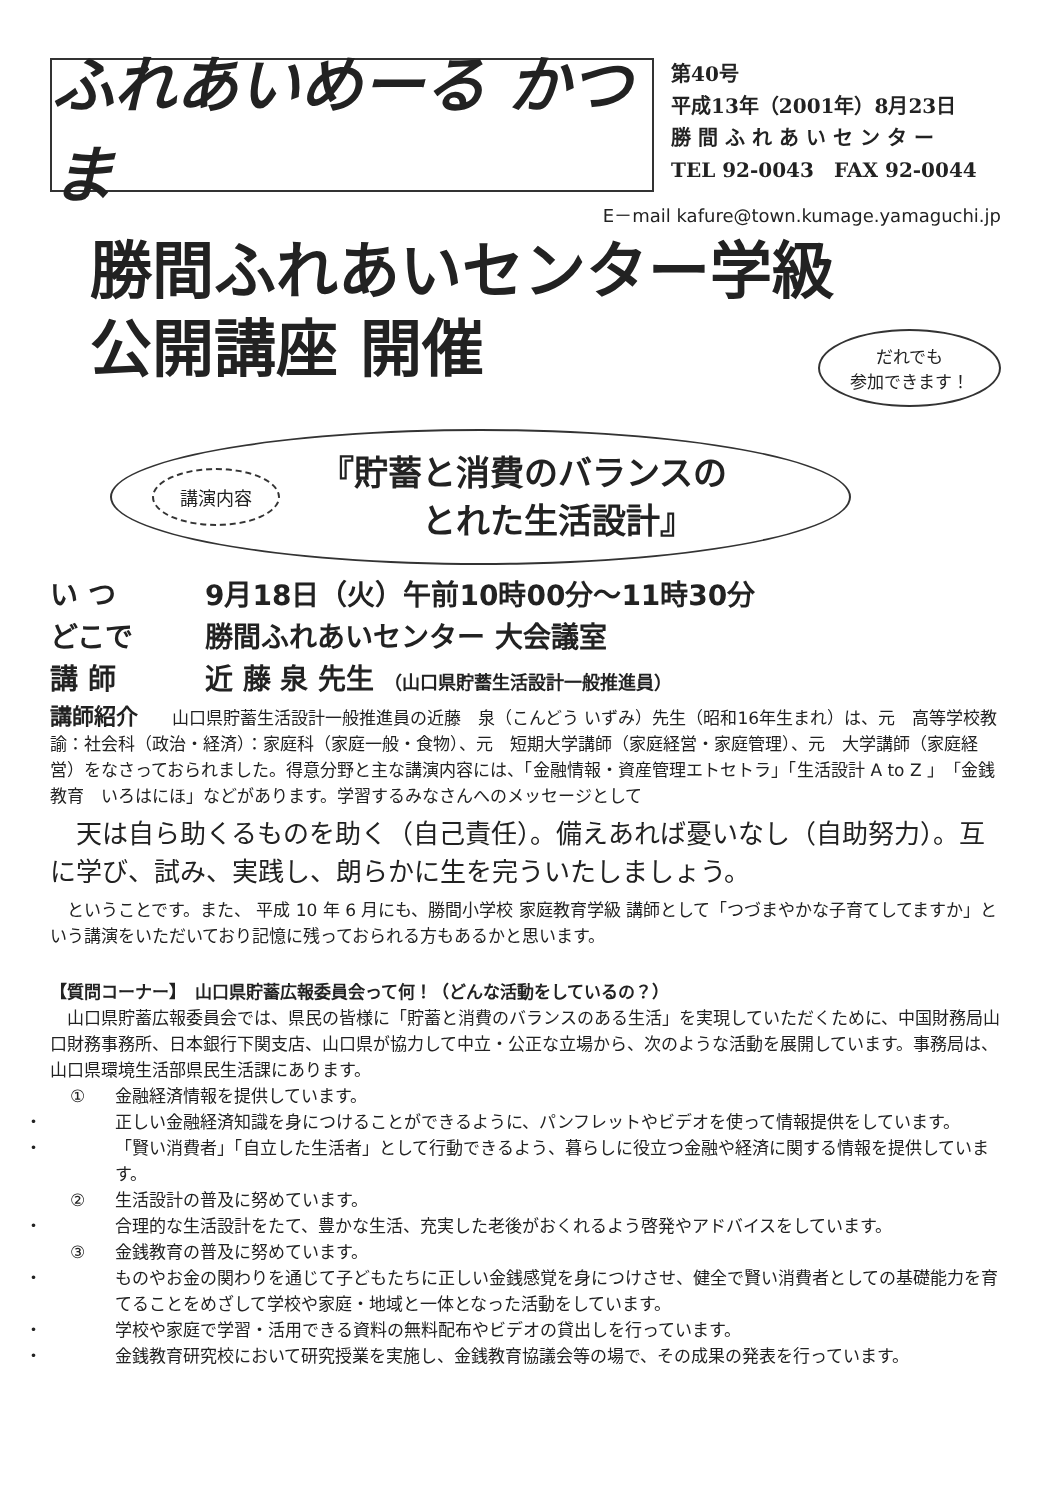ふれあいめーる かつま
第40号
平成13年（2001年）8月23日
勝 間 ふ れ あ い セ ン タ ー
TEL 92-0043　FAX 92-0044
E－mail kafure@town.kumage.yamaguchi.jp
勝間ふれあいセンター学級
公開講座 開催
だれでも
参加できます！
講演内容 『貯蓄と消費のバランスの
　　　とれた生活設計』
い つ 9月18日（火）午前10時00分～11時30分
どこで 勝間ふれあいセンター 大会議室
講 師 近 藤 泉 先生 （山口県貯蓄生活設計一般推進員）
講師紹介　　山口県貯蓄生活設計一般推進員の近藤　泉（こんどう いずみ）先生（昭和16年生まれ）は、元　高等学校教諭：社会科（政治・経済）：家庭科（家庭一般・食物）、元　短期大学講師（家庭経営・家庭管理）、元　大学講師（家庭経営）をなさっておられました。得意分野と主な講演内容には、「金融情報・資産管理エトセトラ」「生活設計 A to Z 」「金銭教育　いろはにほ」などがあります。学習するみなさんへのメッセージとして
　天は自ら助くるものを助く（自己責任）。備えあれば憂いなし（自助努力）。互に学び、試み、実践し、朗らかに生を完ういたしましょう。
　ということです。また、 平成 10 年 6 月にも、勝間小学校 家庭教育学級 講師として「つづまやかな子育てしてますか」という講演をいただいており記憶に残っておられる方もあるかと思います。
【質問コーナー】　山口県貯蓄広報委員会って何！（どんな活動をしているの？）
　山口県貯蓄広報委員会では、県民の皆様に「貯蓄と消費のバランスのある生活」を実現していただくために、中国財務局山口財務事務所、日本銀行下関支店、山口県が協力して中立・公正な立場から、次のような活動を展開しています。事務局は、山口県環境生活部県民生活課にあります。
① 金融経済情報を提供しています。
・ 正しい金融経済知識を身につけることができるように、パンフレットやビデオを使って情報提供をしています。
・ 「賢い消費者」「自立した生活者」として行動できるよう、暮らしに役立つ金融や経済に関する情報を提供しています。
② 生活設計の普及に努めています。
・ 合理的な生活設計をたて、豊かな生活、充実した老後がおくれるよう啓発やアドバイスをしています。
③ 金銭教育の普及に努めています。
・ ものやお金の関わりを通じて子どもたちに正しい金銭感覚を身につけさせ、健全で賢い消費者としての基礎能力を育てることをめざして学校や家庭・地域と一体となった活動をしています。
・ 学校や家庭で学習・活用できる資料の無料配布やビデオの貸出しを行っています。
・ 金銭教育研究校において研究授業を実施し、金銭教育協議会等の場で、その成果の発表を行っています。